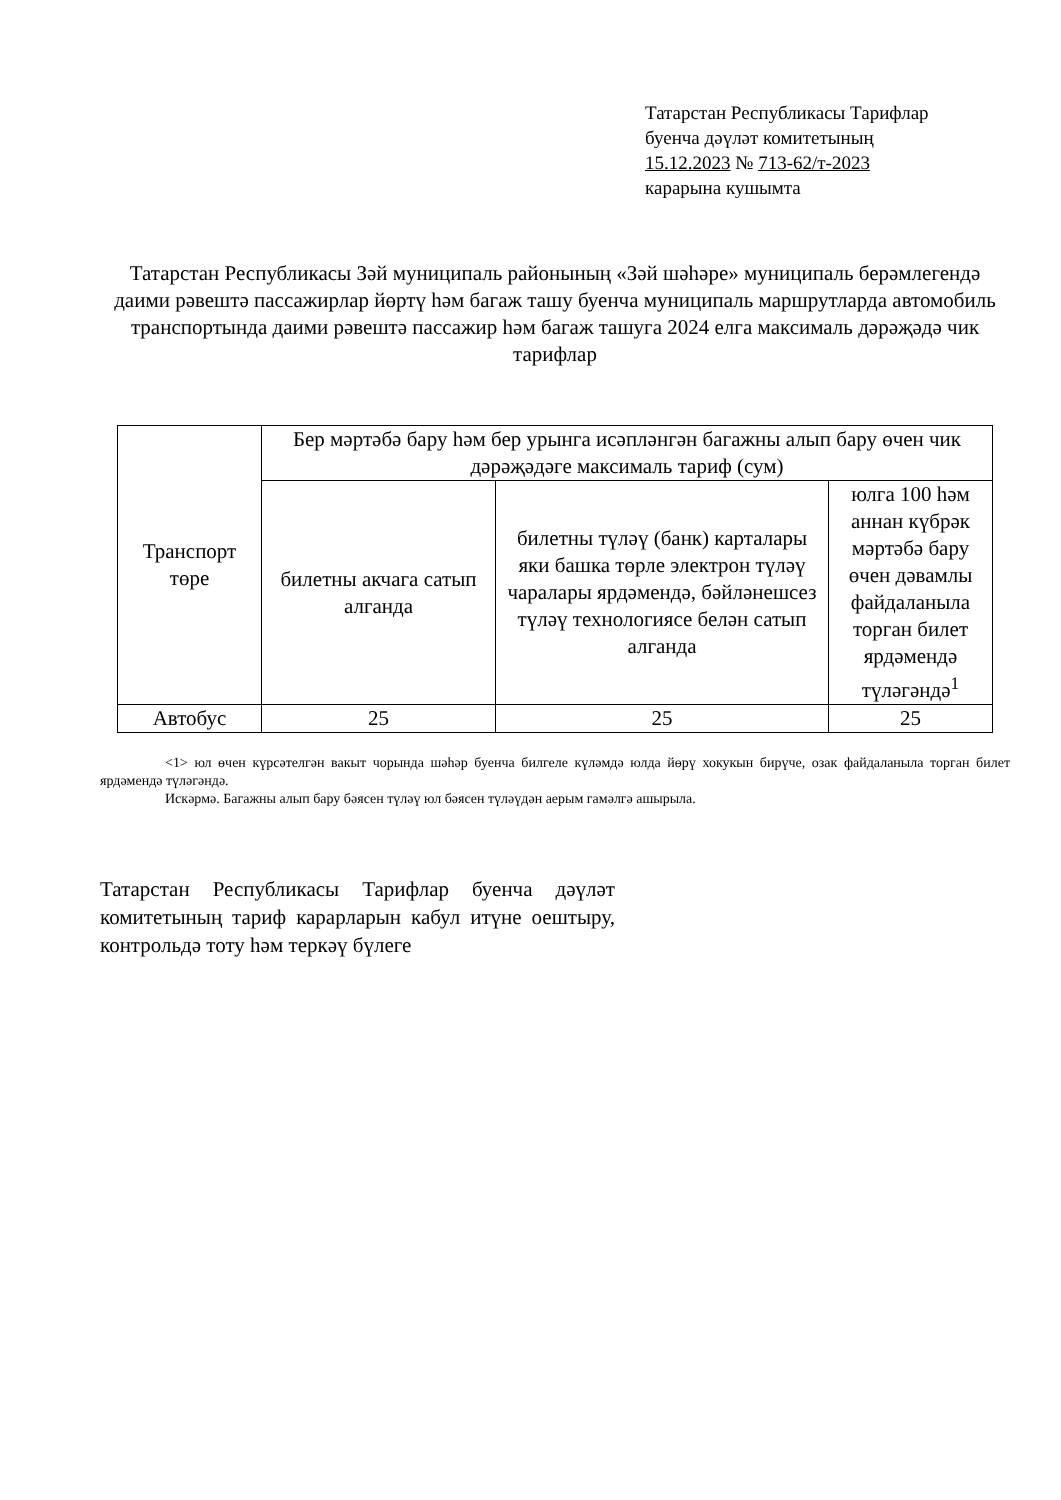Татарстан Республикасы Тарифлар
буенча дәүләт комитетының
15.12.2023 № 713-62/т-2023
карарына кушымта
Татарстан Республикасы Зәй муниципаль районының «Зәй шәһәре» муниципаль берәмлегендә даими рәвештә пассажирлар йөртү һәм багаж ташу буенча муниципаль маршрутларда автомобиль транспортында даими рәвештә пассажир һәм багаж ташуга 2024 елга максималь дәрәҗәдә чик тарифлар
| Транспорт төре | Бер мәртәбә бару һәм бер урынга исәпләнгән багажны алып бару өчен чик дәрәҗәдәге максималь тариф (сум) | | |
| --- | --- | --- | --- |
| | билетны акчага сатып алганда | билетны түләү (банк) карталары яки башка төрле электрон түләү чаралары ярдәмендә, бәйләнешсез түләү технологиясе белән сатып алганда | юлга 100 һәм аннан күбрәк мәртәбә бару өчен дәвамлы файдаланыла торган билет ярдәмендә түләгәндә<sup>1</sup> |
| Автобус | 25 | 25 | 25 |
<1> юл өчен күрсәтелгән вакыт чорында шәһәр буенча билгеле күләмдә юлда йөрү хокукын бирүче, озак файдаланыла торган билет ярдәмендә түләгәндә.
Искәрмә. Багажны алып бару бәясен түләү юл бәясен түләүдән аерым гамәлгә ашырыла.
Татарстан Республикасы Тарифлар буенча дәүләт комитетының тариф карарларын кабул итүне оештыру, контрольдә тоту һәм теркәү бүлеге